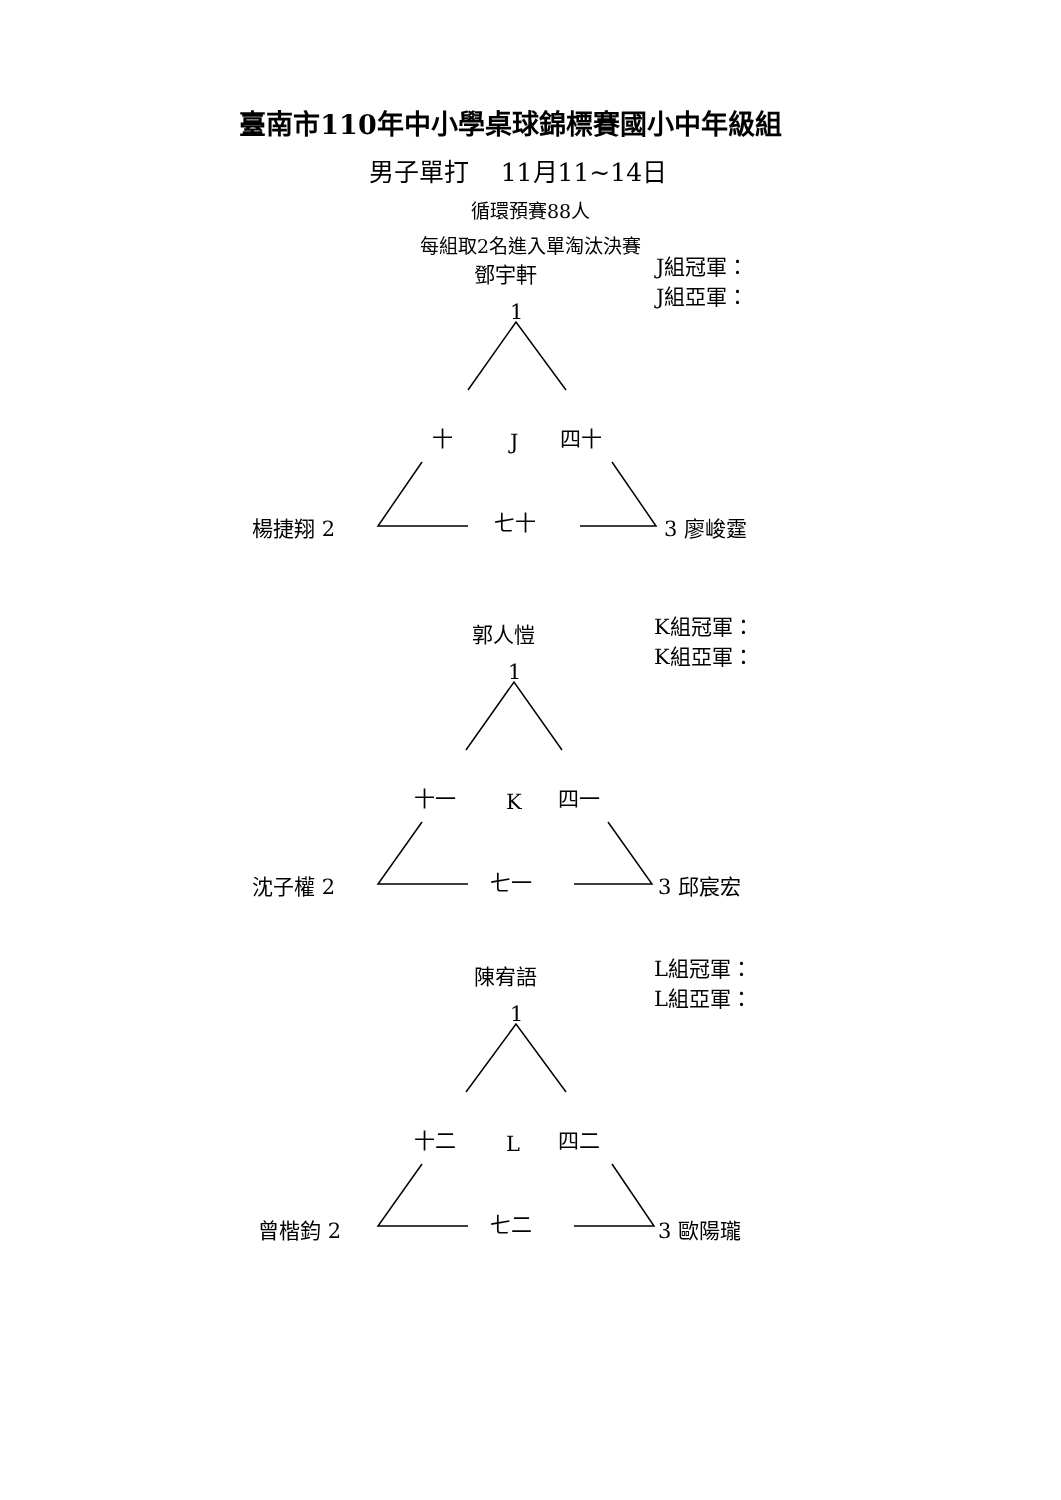臺南市110年中小學桌球錦標賽國小中年級組
男子單打 11月11~14日
循環預賽88人
每組取2名進入單淘汰決賽
鄧宇軒
1
J組冠軍：
J組亞軍：
十 J 四十
楊捷翔 2 七十 3 廖峻霆
郭人愷
1
K組冠軍：
K組亞軍：
十一 K 四一
沈子權 2 七一 3 邱宸宏
陳宥語
1
L組冠軍：
L組亞軍：
十二 L 四二
曾楷鈞 2 七二 3 歐陽瓏